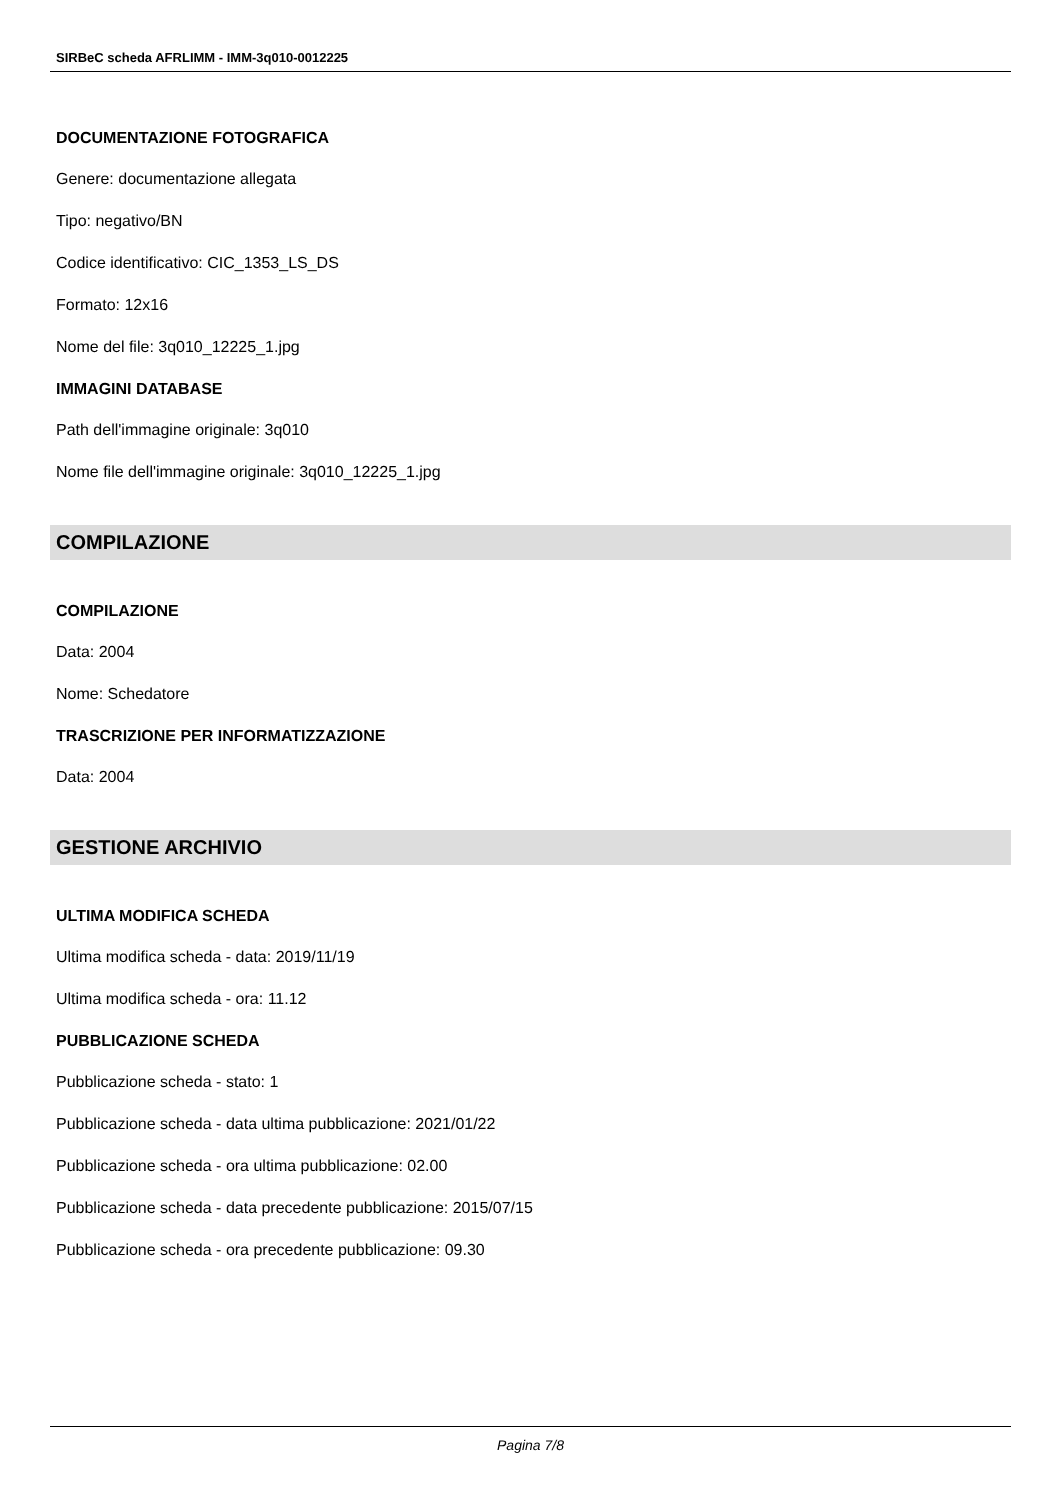SIRBeC scheda AFRLIMM - IMM-3q010-0012225
DOCUMENTAZIONE FOTOGRAFICA
Genere: documentazione allegata
Tipo: negativo/BN
Codice identificativo: CIC_1353_LS_DS
Formato: 12x16
Nome del file: 3q010_12225_1.jpg
IMMAGINI DATABASE
Path dell'immagine originale: 3q010
Nome file dell'immagine originale: 3q010_12225_1.jpg
COMPILAZIONE
COMPILAZIONE
Data: 2004
Nome: Schedatore
TRASCRIZIONE PER INFORMATIZZAZIONE
Data: 2004
GESTIONE ARCHIVIO
ULTIMA MODIFICA SCHEDA
Ultima modifica scheda - data: 2019/11/19
Ultima modifica scheda - ora: 11.12
PUBBLICAZIONE SCHEDA
Pubblicazione scheda - stato: 1
Pubblicazione scheda - data ultima pubblicazione: 2021/01/22
Pubblicazione scheda - ora ultima pubblicazione: 02.00
Pubblicazione scheda - data precedente pubblicazione: 2015/07/15
Pubblicazione scheda - ora precedente pubblicazione: 09.30
Pagina 7/8